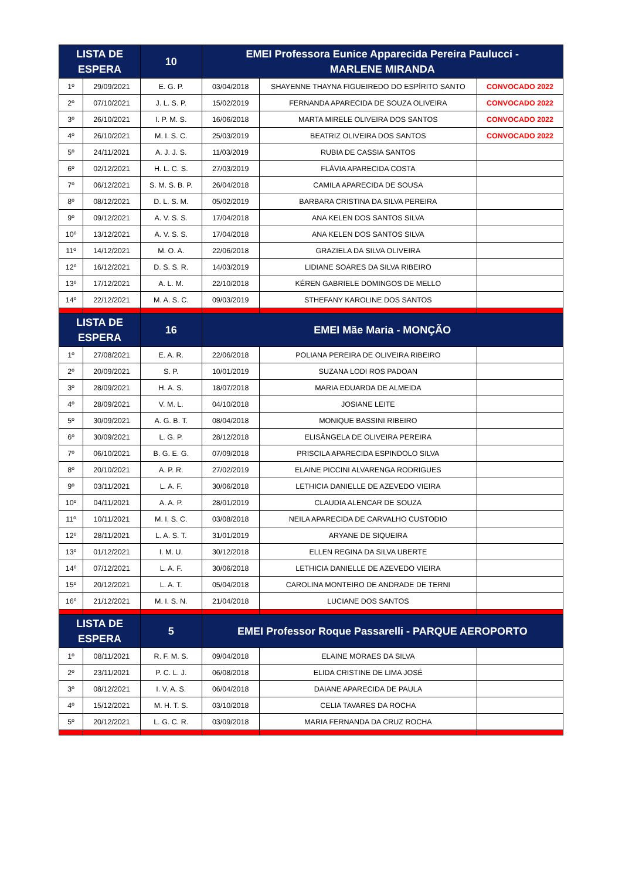| LISTA DE ESPERA | | 10 | EMEI Professora Eunice Apparecida Pereira Paulucci - MARLENE MIRANDA | | |
| --- | --- | --- | --- | --- | --- |
| 1º | 29/09/2021 | E. G. P. | 03/04/2018 | SHAYENNE THAYNA FIGUEIREDO DO ESPÍRITO SANTO | CONVOCADO 2022 |
| 2º | 07/10/2021 | J. L. S. P. | 15/02/2019 | FERNANDA APARECIDA DE SOUZA OLIVEIRA | CONVOCADO 2022 |
| 3º | 26/10/2021 | I. P. M. S. | 16/06/2018 | MARTA MIRELE OLIVEIRA DOS SANTOS | CONVOCADO 2022 |
| 4º | 26/10/2021 | M. I. S. C. | 25/03/2019 | BEATRIZ OLIVEIRA DOS SANTOS | CONVOCADO 2022 |
| 5º | 24/11/2021 | A. J. J. S. | 11/03/2019 | RUBIA DE CASSIA SANTOS | |
| 6º | 02/12/2021 | H. L. C. S. | 27/03/2019 | FLÁVIA APARECIDA COSTA | |
| 7º | 06/12/2021 | S. M. S. B. P. | 26/04/2018 | CAMILA APARECIDA DE SOUSA | |
| 8º | 08/12/2021 | D. L. S. M. | 05/02/2019 | BARBARA CRISTINA DA SILVA PEREIRA | |
| 9º | 09/12/2021 | A. V. S. S. | 17/04/2018 | ANA KELEN DOS SANTOS SILVA | |
| 10º | 13/12/2021 | A. V. S. S. | 17/04/2018 | ANA KELEN DOS SANTOS SILVA | |
| 11º | 14/12/2021 | M. O. A. | 22/06/2018 | GRAZIELA DA SILVA OLIVEIRA | |
| 12º | 16/12/2021 | D. S. S. R. | 14/03/2019 | LIDIANE SOARES DA SILVA RIBEIRO | |
| 13º | 17/12/2021 | A. L. M. | 22/10/2018 | KÉREN GABRIELE DOMINGOS DE MELLO | |
| 14º | 22/12/2021 | M. A. S. C. | 09/03/2019 | STHEFANY KAROLINE DOS SANTOS | |
| LISTA DE ESPERA | | 16 | EMEI Mãe Maria - MONÇÃO | | |
| 1º | 27/08/2021 | E. A. R. | 22/06/2018 | POLIANA PEREIRA DE OLIVEIRA RIBEIRO | |
| 2º | 20/09/2021 | S. P. | 10/01/2019 | SUZANA LODI ROS PADOAN | |
| 3º | 28/09/2021 | H. A. S. | 18/07/2018 | MARIA EDUARDA DE ALMEIDA | |
| 4º | 28/09/2021 | V. M. L. | 04/10/2018 | JOSIANE LEITE | |
| 5º | 30/09/2021 | A. G. B. T. | 08/04/2018 | MONIQUE BASSINI RIBEIRO | |
| 6º | 30/09/2021 | L. G. P. | 28/12/2018 | ELISÂNGELA DE OLIVEIRA PEREIRA | |
| 7º | 06/10/2021 | B. G. E. G. | 07/09/2018 | PRISCILA APARECIDA ESPINDOLO SILVA | |
| 8º | 20/10/2021 | A. P. R. | 27/02/2019 | ELAINE PICCINI ALVARENGA RODRIGUES | |
| 9º | 03/11/2021 | L. A. F. | 30/06/2018 | LETHICIA DANIELLE DE AZEVEDO VIEIRA | |
| 10º | 04/11/2021 | A. A. P. | 28/01/2019 | CLAUDIA ALENCAR DE SOUZA | |
| 11º | 10/11/2021 | M. I. S. C. | 03/08/2018 | NEILA APARECIDA DE CARVALHO CUSTODIO | |
| 12º | 28/11/2021 | L. A. S. T. | 31/01/2019 | ARYANE DE SIQUEIRA | |
| 13º | 01/12/2021 | I. M. U. | 30/12/2018 | ELLEN REGINA DA SILVA UBERTE | |
| 14º | 07/12/2021 | L. A. F. | 30/06/2018 | LETHICIA DANIELLE DE AZEVEDO VIEIRA | |
| 15º | 20/12/2021 | L. A. T. | 05/04/2018 | CAROLINA MONTEIRO DE ANDRADE DE TERNI | |
| 16º | 21/12/2021 | M. I. S. N. | 21/04/2018 | LUCIANE DOS SANTOS | |
| LISTA DE ESPERA | | 5 | EMEI Professor Roque Passarelli - PARQUE AEROPORTO | | |
| 1º | 08/11/2021 | R. F. M. S. | 09/04/2018 | ELAINE MORAES DA SILVA | |
| 2º | 23/11/2021 | P. C. L. J. | 06/08/2018 | ELIDA CRISTINE DE LIMA JOSÉ | |
| 3º | 08/12/2021 | I. V. A. S. | 06/04/2018 | DAIANE APARECIDA DE PAULA | |
| 4º | 15/12/2021 | M. H. T. S. | 03/10/2018 | CELIA TAVARES DA ROCHA | |
| 5º | 20/12/2021 | L. G. C. R. | 03/09/2018 | MARIA FERNANDA DA CRUZ ROCHA | |